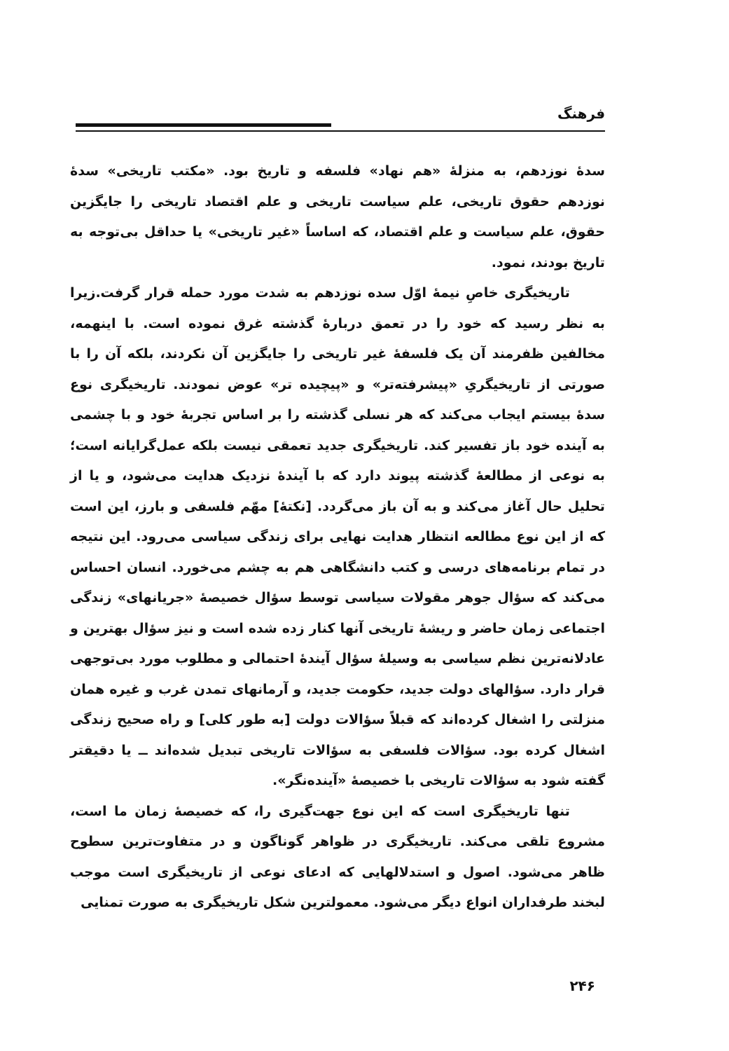فرهنگ
سدهٔ نوزدهم، به منزلهٔ «هم نهاد» فلسفه و تاریخ بود. «مکتب تاریخی» سدهٔ نوزدهم حقوق تاریخی، علم سیاست تاریخی و علم اقتصاد تاریخی را جایگزین حقوق، علم سیاست و علم اقتصاد، که اساساً «غیر تاریخی» یا حداقل بی‌توجه به تاریخ بودند، نمود.
تاریخیگری خاصِ نیمهٔ اوّل سده نوزدهم به شدت مورد حمله قرار گرفت.زیرا به نظر رسید که خود را در تعمق دربارهٔ گذشته غرق نموده است. با اینهمه، مخالفین ظفرمند آن یک فلسفهٔ غیر تاریخی را جایگزین آن نکردند، بلکه آن را با صورتی از تاریخیگریِ «پیشرفته‌تر» و «پیچیده تر» عوض نمودند. تاریخیگری نوع سدهٔ بیستم ایجاب می‌کند که هر نسلی گذشته را بر اساس تجربهٔ خود و با چشمی به آینده خود باز تفسیر کند. تاریخیگری جدید تعمقی نیست بلکه عمل‌گرایانه است؛ به نوعی از مطالعهٔ گذشته پیوند دارد که با آیندهٔ نزدیک هدایت می‌شود، و یا از تحلیل حال آغاز می‌کند و به آن باز می‌گردد. [نکتهٔ] مهّم فلسفی و بارز، این است که از این نوع مطالعه انتظار هدایت نهایی برای زندگی سیاسی می‌رود. این نتیجه در تمام برنامه‌های درسی و کتب دانشگاهی هم به چشم می‌خورد. انسان احساس می‌کند که سؤال جوهر مقولات سیاسی توسط سؤال خصیصهٔ «جریانهای» زندگی اجتماعی زمان حاضر و ریشهٔ تاریخی آنها کنار زده شده است و نیز سؤال بهترین و عادلانه‌ترین نظم سیاسی به وسیلهٔ سؤال آیندهٔ احتمالی و مطلوب مورد بی‌توجهی قرار دارد. سؤالهای دولت جدید، حکومت جدید، و آرمانهای تمدن غرب و غیره همان منزلتی را اشغال کرده‌اند که قبلاً سؤالات دولت [به طور کلی] و راه صحیح زندگی اشغال کرده بود. سؤالات فلسفی به سؤالات تاریخی تبدیل شده‌اند ــ یا دقیقتر گفته شود به سؤالات تاریخی با خصیصهٔ «آینده‌نگر».
تنها تاریخیگری است که این نوع جهت‌گیری را، که خصیصهٔ زمان ما است، مشروع تلقی می‌کند. تاریخیگری در ظواهر گوناگون و در متفاوت‌ترین سطوح ظاهر می‌شود. اصول و استدلالهایی که ادعای نوعی از تاریخیگری است موجب لبخند طرفداران انواع دیگر می‌شود. معمولترین شکل تاریخیگری به صورت تمنایی
۲۴۶